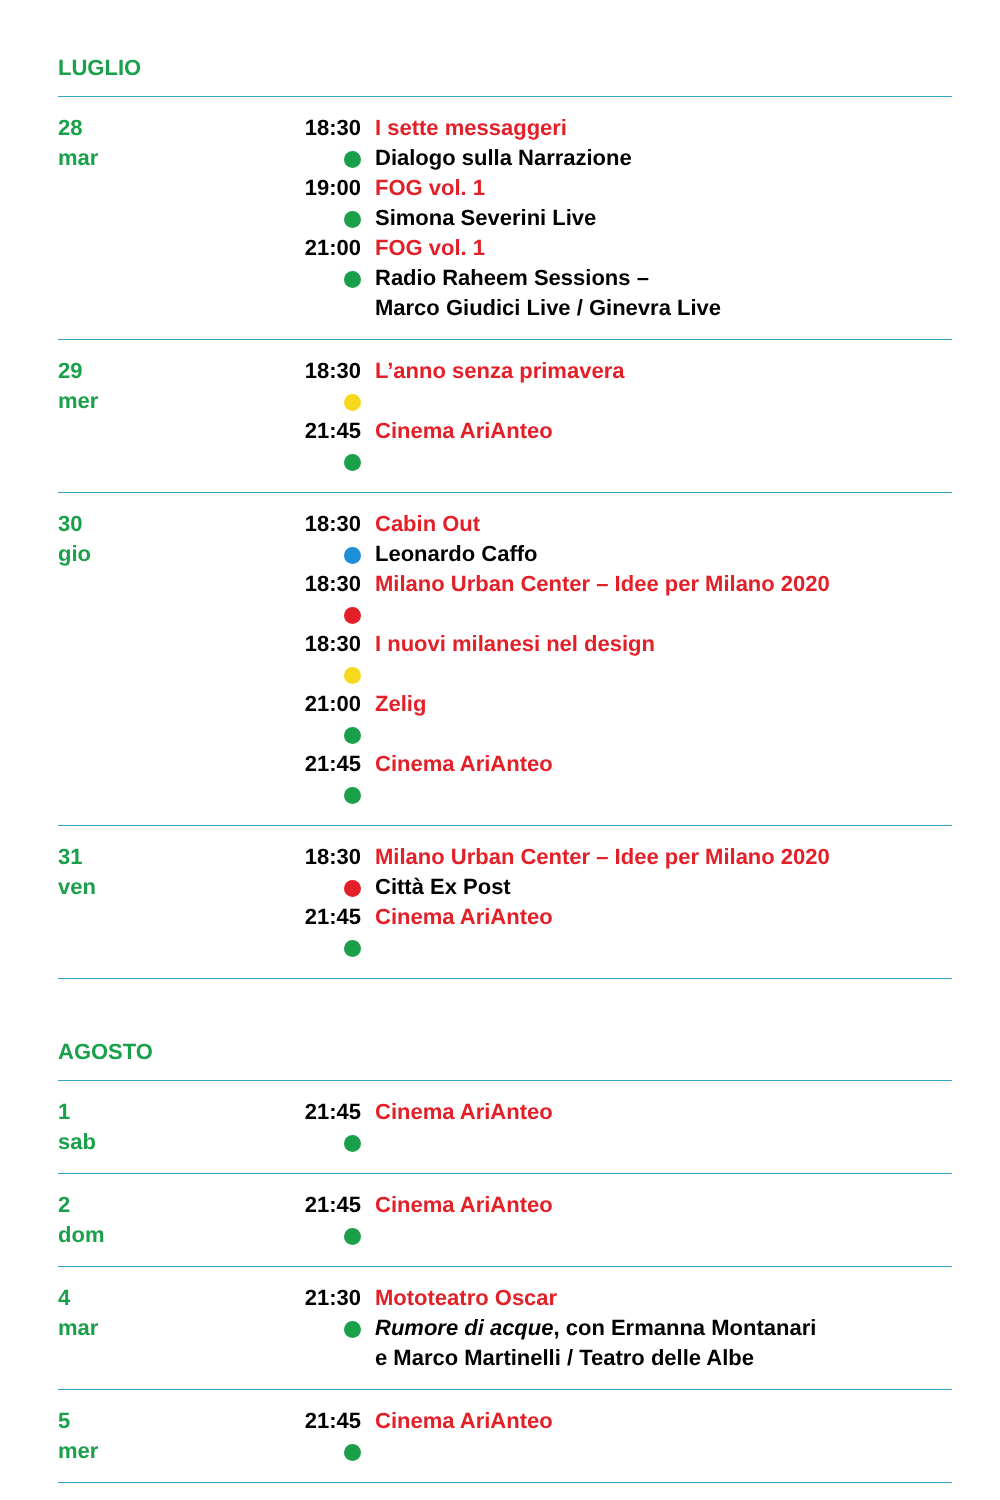LUGLIO
28
mar
18:30 I sette messaggeri
Dialogo sulla Narrazione
19:00 FOG vol. 1
Simona Severini Live
21:00 FOG vol. 1
Radio Raheem Sessions –
Marco Giudici Live / Ginevra Live
29
mer
18:30 L’anno senza primavera
21:45 Cinema AriAnteo
30
gio
18:30 Cabin Out
Leonardo Caffo
18:30 Milano Urban Center – Idee per Milano 2020
18:30 I nuovi milanesi nel design
21:00 Zelig
21:45 Cinema AriAnteo
31
ven
18:30 Milano Urban Center – Idee per Milano 2020
Città Ex Post
21:45 Cinema AriAnteo
AGOSTO
1
sab
21:45 Cinema AriAnteo
2
dom
21:45 Cinema AriAnteo
4
mar
21:30 Mototeatro Oscar
Rumore di acque, con Ermanna Montanari
e Marco Martinelli / Teatro delle Albe
5
mer
21:45 Cinema AriAnteo